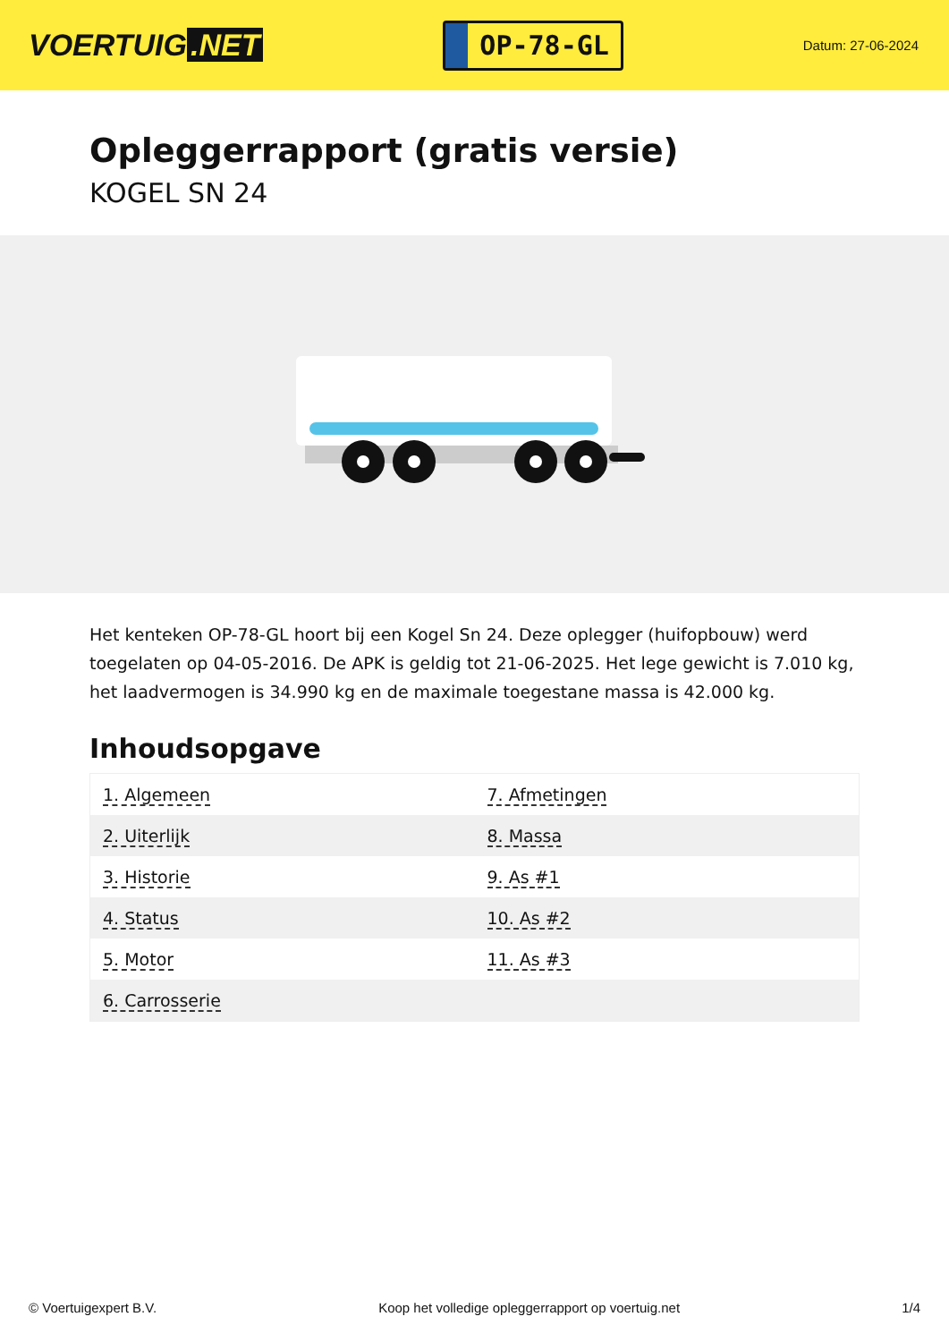VOERTUIG.NET
OP-78-GL
Datum: 27-06-2024
Opleggerrapport (gratis versie)
KOGEL SN 24
Het kenteken OP-78-GL hoort bij een Kogel Sn 24. Deze oplegger (huifopbouw) werd toegelaten op 04-05-2016. De APK is geldig tot 21-06-2025. Het lege gewicht is 7.010 kg, het laadvermogen is 34.990 kg en de maximale toegestane massa is 42.000 kg.
Inhoudsopgave
| 1. Algemeen | 7. Afmetingen |
| 2. Uiterlijk | 8. Massa |
| 3. Historie | 9. As #1 |
| 4. Status | 10. As #2 |
| 5. Motor | 11. As #3 |
| 6. Carrosserie | |
© Voertuigexpert B.V. Koop het volledige opleggerrapport op voertuig.net 1/4